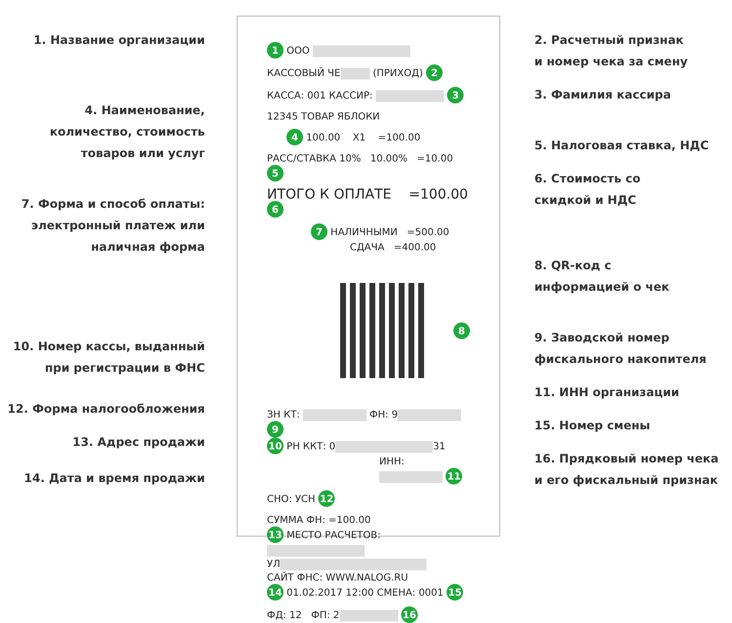1. Название организации
4. Наименование,
количество, стоимость
товаров или услуг
7. Форма и способ оплаты:
электронный платеж или
наличная форма
10. Номер кассы, выданный
при регистрации в ФНС
12. Форма налогообложения
13. Адрес продажи
14. Дата и время продажи
1 ООО
КАССОВЫЙ ЧЕ (ПРИХОД) 2
КАССА: 001 КАССИР: 3
12345 ТОВАР ЯБЛОКИ
4 100.00 X1 =100.00
РАСС/СТАВКА 10% 10.00% =10.00 5
ИТОГО К ОПЛАТЕ =100.00 6
7 НАЛИЧНЫМИ =500.00
СДАЧА =400.00
8
ЗН КТ: ФН: 9 9
10 РН ККТ: 0 31
ИНН: 11
СНО: УСН 12
СУММА ФН: =100.00
13 МЕСТО РАСЧЕТОВ:
УЛ
САЙТ ФНС: WWW.NALOG.RU
14 01.02.2017 12:00 СМЕНА: 0001 15
ФД: 12 ФП: 2 16
2. Расчетный признак
и номер чека за смену
3. Фамилия кассира
5. Налоговая ставка, НДС
6. Стоимость со
скидкой и НДС
8. QR-код с
информацией о чек
9. Заводской номер
фискального накопителя
11. ИНН организации
15. Номер смены
16. Прядковый номер чека
и его фискальный признак